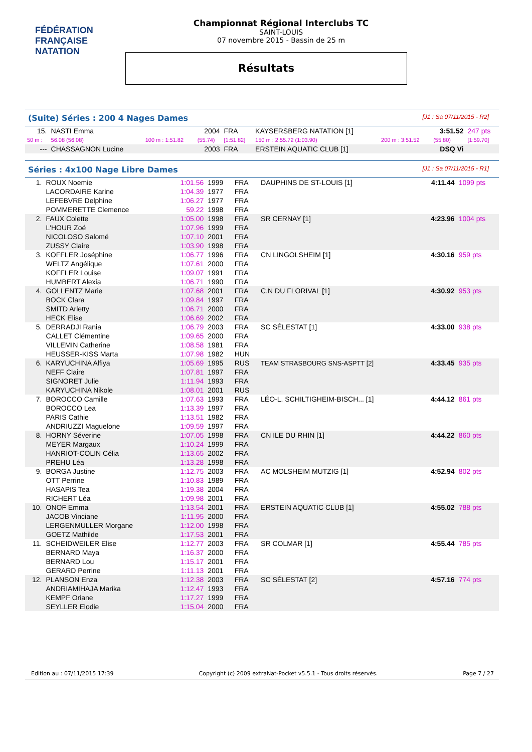FÉDÉRATION FRANÇAISE
NATATION
Championnat Régional Interclubs TC
SAINT-LOUIS
07 novembre 2015 - Bassin de 25 m
Résultats
(Suite) Séries : 200 4 Nages Dames [J1 : Sa 07/11/2015 - R2]
| 15. | NASTI Emma | | 2004 | FRA | KAYSERSBERG NATATION [1] | | 3:51.52 | 247 pts |
| 50 m : | 56.08 (56.08) | 100 m : 1:51.82 | (55.74) | [1:51.82] | 150 m : 2:55.72 (1:03.90) | 200 m : 3:51.52 | (55.80) | [1:59.70] |
| --- | CHASSAGNON Lucine | | 2003 | FRA | ERSTEIN AQUATIC CLUB [1] | | DSQ Vi | |
Séries : 4x100 Nage Libre Dames [J1 : Sa 07/11/2015 - R1]
| 1. | ROUX Noemie | 1:01.56 | 1999 | FRA | DAUPHINS DE ST-LOUIS [1] | 4:11.44 | 1099 pts |
| | LACORDAIRE Karine | 1:04.39 | 1977 | FRA | | | |
| | LEFEBVRE Delphine | 1:06.27 | 1977 | FRA | | | |
| | POMMERETTE Clemence | 59.22 | 1998 | FRA | | | |
| 2. | FAUX Colette | 1:05.00 | 1998 | FRA | SR CERNAY [1] | 4:23.96 | 1004 pts |
| | L'HOUR Zoé | 1:07.96 | 1999 | FRA | | | |
| | NICOLOSO Salomé | 1:07.10 | 2001 | FRA | | | |
| | ZUSSY Claire | 1:03.90 | 1998 | FRA | | | |
| 3. | KOFFLER Joséphine | 1:06.77 | 1996 | FRA | CN LINGOLSHEIM [1] | 4:30.16 | 959 pts |
| | WELTZ Angélique | 1:07.61 | 2000 | FRA | | | |
| | KOFFLER Louise | 1:09.07 | 1991 | FRA | | | |
| | HUMBERT Alexia | 1:06.71 | 1990 | FRA | | | |
| 4. | GOLLENTZ Marie | 1:07.68 | 2001 | FRA | C.N DU FLORIVAL [1] | 4:30.92 | 953 pts |
| | BOCK Clara | 1:09.84 | 1997 | FRA | | | |
| | SMITD Arletty | 1:06.71 | 2000 | FRA | | | |
| | HECK Elise | 1:06.69 | 2002 | FRA | | | |
| 5. | DERRADJI Rania | 1:06.79 | 2003 | FRA | SC SÉLESTAT [1] | 4:33.00 | 938 pts |
| | CALLET Clémentine | 1:09.65 | 2000 | FRA | | | |
| | VILLEMIN Catherine | 1:08.58 | 1981 | FRA | | | |
| | HEUSSER-KISS Marta | 1:07.98 | 1982 | HUN | | | |
| 6. | KARYUCHINA Alfiya | 1:05.69 | 1995 | RUS | TEAM STRASBOURG SNS-ASPTT [2] | 4:33.45 | 935 pts |
| | NEFF Claire | 1:07.81 | 1997 | FRA | | | |
| | SIGNORET Julie | 1:11.94 | 1993 | FRA | | | |
| | KARYUCHINA Nikole | 1:08.01 | 2001 | RUS | | | |
| 7. | BOROCCO Camille | 1:07.63 | 1993 | FRA | LÉO-L. SCHILTIGHEIM-BISCH... [1] | 4:44.12 | 861 pts |
| | BOROCCO Lea | 1:13.39 | 1997 | FRA | | | |
| | PARIS Cathie | 1:13.51 | 1982 | FRA | | | |
| | ANDRIUZZI Maguelone | 1:09.59 | 1997 | FRA | | | |
| 8. | HORNY Séverine | 1:07.05 | 1998 | FRA | CN ILE DU RHIN [1] | 4:44.22 | 860 pts |
| | MEYER Margaux | 1:10.24 | 1999 | FRA | | | |
| | HANRIOT-COLIN Célia | 1:13.65 | 2002 | FRA | | | |
| | PREHU Léa | 1:13.28 | 1998 | FRA | | | |
| 9. | BORGA Justine | 1:12.75 | 2003 | FRA | AC MOLSHEIM MUTZIG [1] | 4:52.94 | 802 pts |
| | OTT Perrine | 1:10.83 | 1989 | FRA | | | |
| | HASAPIS Tea | 1:19.38 | 2004 | FRA | | | |
| | RICHERT Léa | 1:09.98 | 2001 | FRA | | | |
| 10. | ONOF Emma | 1:13.54 | 2001 | FRA | ERSTEIN AQUATIC CLUB [1] | 4:55.02 | 788 pts |
| | JACOB Vinciane | 1:11.95 | 2000 | FRA | | | |
| | LERGENMULLER Morgane | 1:12.00 | 1998 | FRA | | | |
| | GOETZ Mathilde | 1:17.53 | 2001 | FRA | | | |
| 11. | SCHEIDWEILER Elise | 1:12.77 | 2003 | FRA | SR COLMAR [1] | 4:55.44 | 785 pts |
| | BERNARD Maya | 1:16.37 | 2000 | FRA | | | |
| | BERNARD Lou | 1:15.17 | 2001 | FRA | | | |
| | GERARD Perrine | 1:11.13 | 2001 | FRA | | | |
| 12. | PLANSON Enza | 1:12.38 | 2003 | FRA | SC SÉLESTAT [2] | 4:57.16 | 774 pts |
| | ANDRIAMIHAJA Marika | 1:12.47 | 1993 | FRA | | | |
| | KEMPF Oriane | 1:17.27 | 1999 | FRA | | | |
| | SEYLLER Elodie | 1:15.04 | 2000 | FRA | | | |
Edition au : 07/11/2015 17:39 Copyright (c) 2009 extraNat-Pocket v5.5.1 - Tous droits réservés. Page 7 / 27